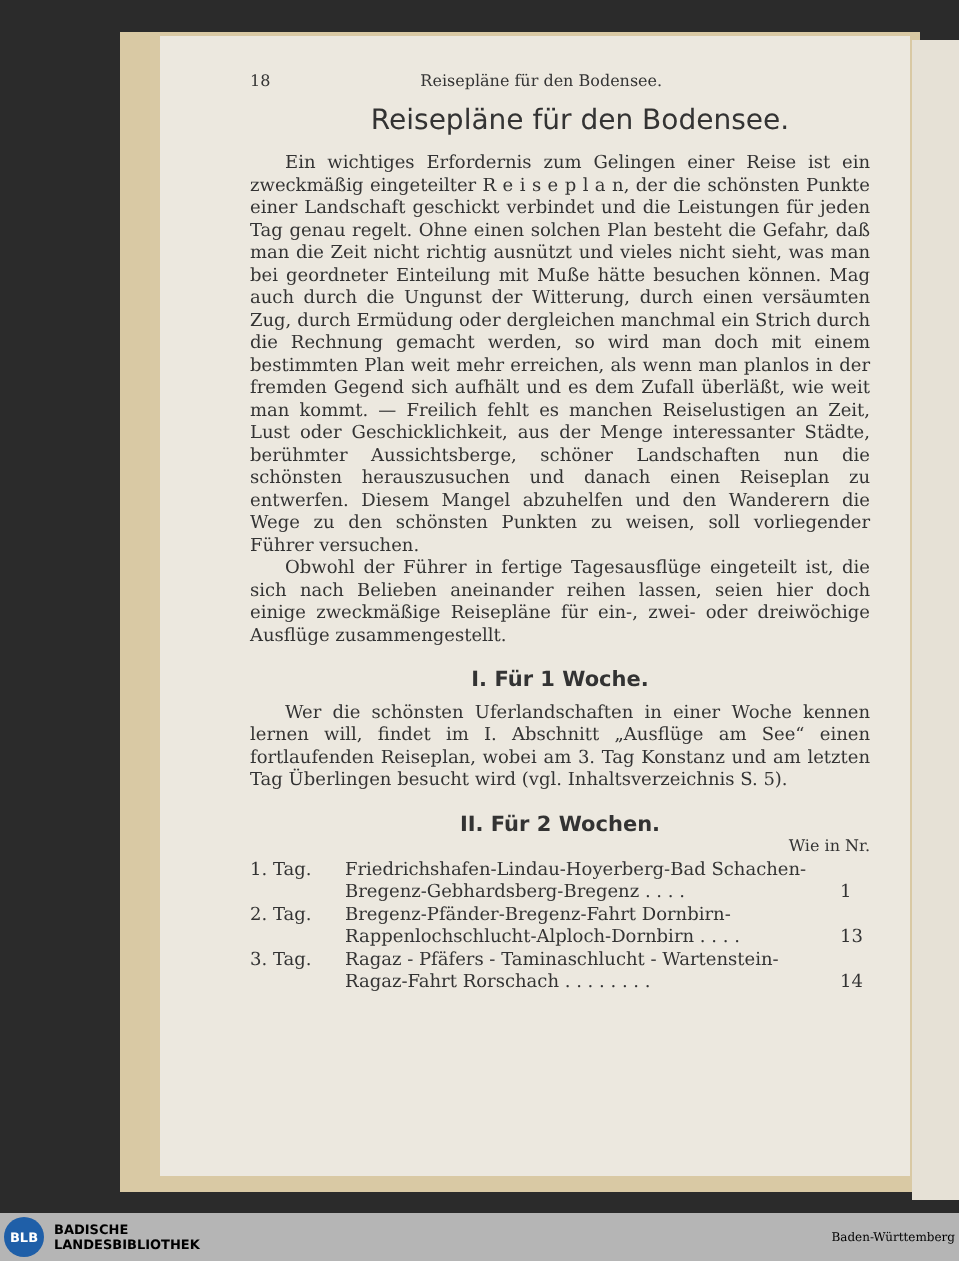18 Reisepläne für den Bodensee.
Reisepläne für den Bodensee.
Ein wichtiges Erfordernis zum Gelingen einer Reise ist ein zweckmäßig eingeteilter R e i s e p l a n, der die schönsten Punkte einer Landschaft geschickt verbindet und die Leistungen für jeden Tag genau regelt. Ohne einen solchen Plan besteht die Gefahr, daß man die Zeit nicht richtig ausnützt und vieles nicht sieht, was man bei geordneter Einteilung mit Muße hätte besuchen können. Mag auch durch die Ungunst der Witterung, durch einen versäumten Zug, durch Ermüdung oder dergleichen manchmal ein Strich durch die Rechnung gemacht werden, so wird man doch mit einem bestimmten Plan weit mehr erreichen, als wenn man planlos in der fremden Gegend sich aufhält und es dem Zufall überläßt, wie weit man kommt. — Freilich fehlt es manchen Reiselustigen an Zeit, Lust oder Geschicklichkeit, aus der Menge interessanter Städte, berühmter Aussichtsberge, schöner Landschaften nun die schönsten herauszusuchen und danach einen Reiseplan zu entwerfen. Diesem Mangel abzuhelfen und den Wanderern die Wege zu den schönsten Punkten zu weisen, soll vorliegender Führer versuchen.
Obwohl der Führer in fertige Tagesausflüge eingeteilt ist, die sich nach Belieben aneinander reihen lassen, seien hier doch einige zweckmäßige Reisepläne für ein-, zwei- oder dreiwöchige Ausflüge zusammengestellt.
I. Für 1 Woche.
Wer die schönsten Uferlandschaften in einer Woche kennen lernen will, findet im I. Abschnitt „Ausflüge am See“ einen fortlaufenden Reiseplan, wobei am 3. Tag Konstanz und am letzten Tag Überlingen besucht wird (vgl. Inhaltsverzeichnis S. 5).
II. Für 2 Wochen.
Wie in Nr.
| 1. Tag. | Friedrichshafen-Lindau-Hoyerberg-Bad Schachen-Bregenz-Gebhardsberg-Bregenz . . . . | 1 |
| 2. Tag. | Bregenz-Pfänder-Bregenz-Fahrt Dornbirn-Rappenlochschlucht-Alploch-Dornbirn . . . . | 13 |
| 3. Tag. | Ragaz - Pfäfers - Taminaschlucht - Wartenstein-Ragaz-Fahrt Rorschach . . . . . . . . | 14 |
BLB
BADISCHE
LANDESBIBLIOTHEK
Baden-Württemberg